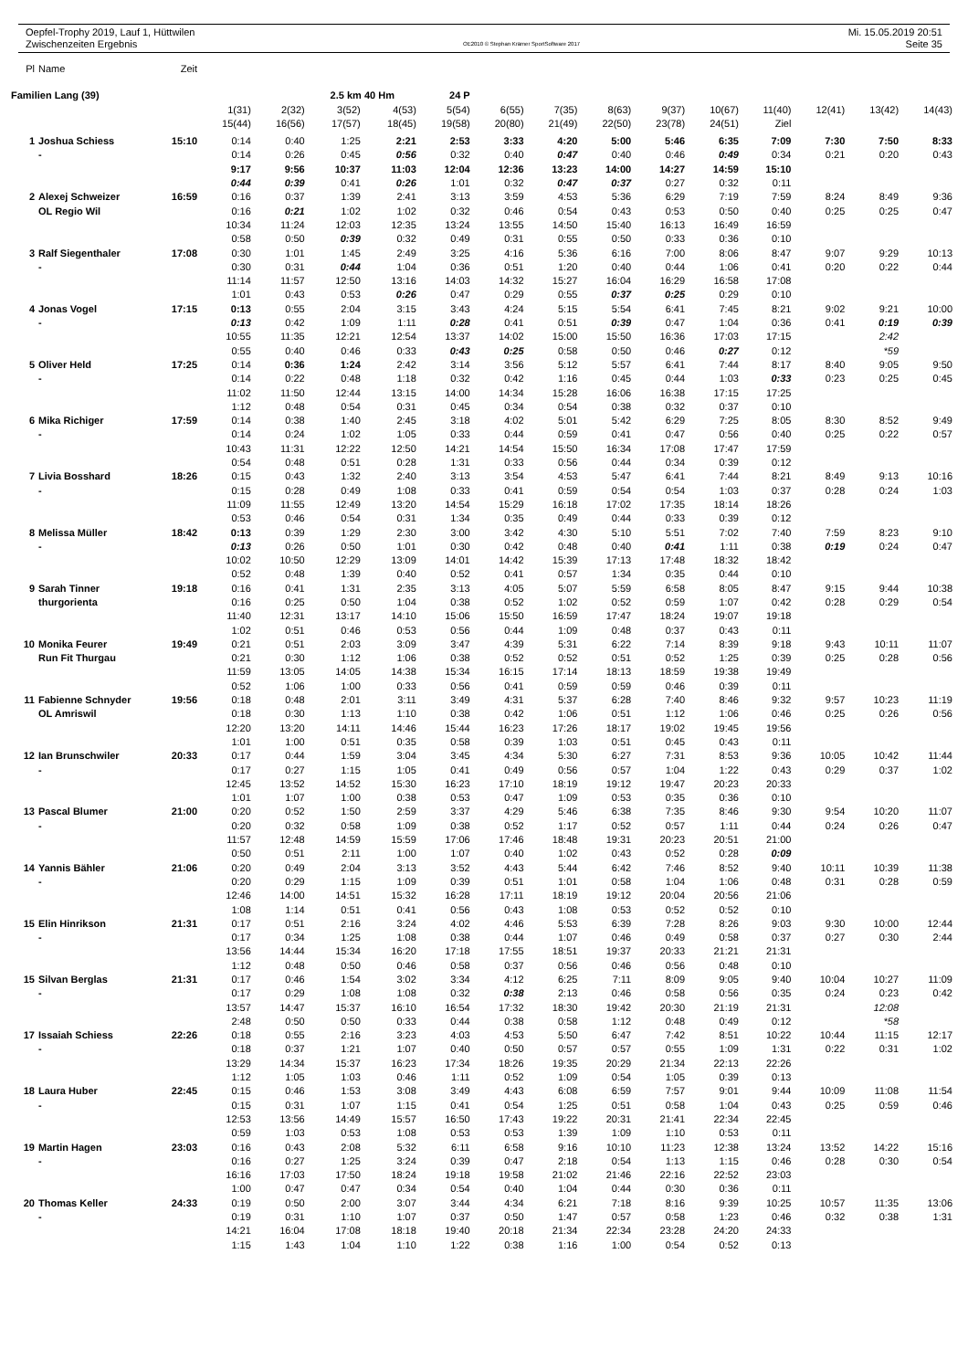Oepfel-Trophy 2019, Lauf 1, Hüttwilen
Zwischenzeiten Ergebnis
OE2010 © Stephan Krämer SportSoftware 2017
Mi. 15.05.2019 20:51
Seite 35
| Pl | Name | Zeit | | | | | | | | | | | | | | |
| --- | --- | --- | --- | --- | --- | --- | --- | --- | --- | --- | --- | --- | --- | --- | --- | --- |
| Familien Lang (39) | | | | | 2.5 km 40 Hm | | 24 P | | | | | | | | | |
| | | | 1(31) | 2(32) | 3(52) | 4(53) | 5(54) | 6(55) | 7(35) | 8(63) | 9(37) | 10(67) | 11(40) | 12(41) | 13(42) | 14(43) |
| | | | 15(44) | 16(56) | 17(57) | 18(45) | 19(58) | 20(80) | 21(49) | 22(50) | 23(78) | 24(51) | Ziel | | | |
| 1 | Joshua Schiess | 15:10 | 0:14 | 0:40 | 1:25 | 2:21 | 2:53 | 3:33 | 4:20 | 5:00 | 5:46 | 6:35 | 7:09 | 7:30 | 7:50 | 8:33 |
| | - | | 0:14 | 0:26 | 0:45 | 0:56 | 0:32 | 0:40 | 0:47 | 0:40 | 0:46 | 0:49 | 0:34 | 0:21 | 0:20 | 0:43 |
| | | | 9:17 | 9:56 | 10:37 | 11:03 | 12:04 | 12:36 | 13:23 | 14:00 | 14:27 | 14:59 | 15:10 | | | |
| | | | 0:44 | 0:39 | 0:41 | 0:26 | 1:01 | 0:32 | 0:47 | 0:37 | 0:27 | 0:32 | 0:11 | | | |
| 2 | Alexej Schweizer | 16:59 | 0:16 | 0:37 | 1:39 | 2:41 | 3:13 | 3:59 | 4:53 | 5:36 | 6:29 | 7:19 | 7:59 | 8:24 | 8:49 | 9:36 |
| | OL Regio Wil | | 0:16 | 0:21 | 1:02 | 1:02 | 0:32 | 0:46 | 0:54 | 0:43 | 0:53 | 0:50 | 0:40 | 0:25 | 0:25 | 0:47 |
| | | | 10:34 | 11:24 | 12:03 | 12:35 | 13:24 | 13:55 | 14:50 | 15:40 | 16:13 | 16:49 | 16:59 | | | |
| | | | 0:58 | 0:50 | 0:39 | 0:32 | 0:49 | 0:31 | 0:55 | 0:50 | 0:33 | 0:36 | 0:10 | | | |
| 3 | Ralf Siegenthaler | 17:08 | 0:30 | 1:01 | 1:45 | 2:49 | 3:25 | 4:16 | 5:36 | 6:16 | 7:00 | 8:06 | 8:47 | 9:07 | 9:29 | 10:13 |
| | - | | 0:30 | 0:31 | 0:44 | 1:04 | 0:36 | 0:51 | 1:20 | 0:40 | 0:44 | 1:06 | 0:41 | 0:20 | 0:22 | 0:44 |
| | | | 11:14 | 11:57 | 12:50 | 13:16 | 14:03 | 14:32 | 15:27 | 16:04 | 16:29 | 16:58 | 17:08 | | | |
| | | | 1:01 | 0:43 | 0:53 | 0:26 | 0:47 | 0:29 | 0:55 | 0:37 | 0:25 | 0:29 | 0:10 | | | |
| 4 | Jonas Vogel | 17:15 | 0:13 | 0:55 | 2:04 | 3:15 | 3:43 | 4:24 | 5:15 | 5:54 | 6:41 | 7:45 | 8:21 | 9:02 | 9:21 | 10:00 |
| | - | | 0:13 | 0:42 | 1:09 | 1:11 | 0:28 | 0:41 | 0:51 | 0:39 | 0:47 | 1:04 | 0:36 | 0:41 | 0:19 | 0:39 |
| | | | 10:55 | 11:35 | 12:21 | 12:54 | 13:37 | 14:02 | 15:00 | 15:50 | 16:36 | 17:03 | 17:15 | | 2:42 | |
| | | | 0:55 | 0:40 | 0:46 | 0:33 | 0:43 | 0:25 | 0:58 | 0:50 | 0:46 | 0:27 | 0:12 | | *59 | |
| 5 | Oliver Held | 17:25 | 0:14 | 0:36 | 1:24 | 2:42 | 3:14 | 3:56 | 5:12 | 5:57 | 6:41 | 7:44 | 8:17 | 8:40 | 9:05 | 9:50 |
| | - | | 0:14 | 0:22 | 0:48 | 1:18 | 0:32 | 0:42 | 1:16 | 0:45 | 0:44 | 1:03 | 0:33 | 0:23 | 0:25 | 0:45 |
| | | | 11:02 | 11:50 | 12:44 | 13:15 | 14:00 | 14:34 | 15:28 | 16:06 | 16:38 | 17:15 | 17:25 | | | |
| | | | 1:12 | 0:48 | 0:54 | 0:31 | 0:45 | 0:34 | 0:54 | 0:38 | 0:32 | 0:37 | 0:10 | | | |
| 6 | Mika Richiger | 17:59 | 0:14 | 0:38 | 1:40 | 2:45 | 3:18 | 4:02 | 5:01 | 5:42 | 6:29 | 7:25 | 8:05 | 8:30 | 8:52 | 9:49 |
| | - | | 0:14 | 0:24 | 1:02 | 1:05 | 0:33 | 0:44 | 0:59 | 0:41 | 0:47 | 0:56 | 0:40 | 0:25 | 0:22 | 0:57 |
| | | | 10:43 | 11:31 | 12:22 | 12:50 | 14:21 | 14:54 | 15:50 | 16:34 | 17:08 | 17:47 | 17:59 | | | |
| | | | 0:54 | 0:48 | 0:51 | 0:28 | 1:31 | 0:33 | 0:56 | 0:44 | 0:34 | 0:39 | 0:12 | | | |
| 7 | Livia Bosshard | 18:26 | 0:15 | 0:43 | 1:32 | 2:40 | 3:13 | 3:54 | 4:53 | 5:47 | 6:41 | 7:44 | 8:21 | 8:49 | 9:13 | 10:16 |
| | - | | 0:15 | 0:28 | 0:49 | 1:08 | 0:33 | 0:41 | 0:59 | 0:54 | 0:54 | 1:03 | 0:37 | 0:28 | 0:24 | 1:03 |
| | | | 11:09 | 11:55 | 12:49 | 13:20 | 14:54 | 15:29 | 16:18 | 17:02 | 17:35 | 18:14 | 18:26 | | | |
| | | | 0:53 | 0:46 | 0:54 | 0:31 | 1:34 | 0:35 | 0:49 | 0:44 | 0:33 | 0:39 | 0:12 | | | |
| 8 | Melissa Müller | 18:42 | 0:13 | 0:39 | 1:29 | 2:30 | 3:00 | 3:42 | 4:30 | 5:10 | 5:51 | 7:02 | 7:40 | 7:59 | 8:23 | 9:10 |
| | - | | 0:13 | 0:26 | 0:50 | 1:01 | 0:30 | 0:42 | 0:48 | 0:40 | 0:41 | 1:11 | 0:38 | 0:19 | 0:24 | 0:47 |
| | | | 10:02 | 10:50 | 12:29 | 13:09 | 14:01 | 14:42 | 15:39 | 17:13 | 17:48 | 18:32 | 18:42 | | | |
| | | | 0:52 | 0:48 | 1:39 | 0:40 | 0:52 | 0:41 | 0:57 | 1:34 | 0:35 | 0:44 | 0:10 | | | |
| 9 | Sarah Tinner | 19:18 | 0:16 | 0:41 | 1:31 | 2:35 | 3:13 | 4:05 | 5:07 | 5:59 | 6:58 | 8:05 | 8:47 | 9:15 | 9:44 | 10:38 |
| | thurgorienta | | 0:16 | 0:25 | 0:50 | 1:04 | 0:38 | 0:52 | 1:02 | 0:52 | 0:59 | 1:07 | 0:42 | 0:28 | 0:29 | 0:54 |
| | | | 11:40 | 12:31 | 13:17 | 14:10 | 15:06 | 15:50 | 16:59 | 17:47 | 18:24 | 19:07 | 19:18 | | | |
| | | | 1:02 | 0:51 | 0:46 | 0:53 | 0:56 | 0:44 | 1:09 | 0:48 | 0:37 | 0:43 | 0:11 | | | |
| 10 | Monika Feurer | 19:49 | 0:21 | 0:51 | 2:03 | 3:09 | 3:47 | 4:39 | 5:31 | 6:22 | 7:14 | 8:39 | 9:18 | 9:43 | 10:11 | 11:07 |
| | Run Fit Thurgau | | 0:21 | 0:30 | 1:12 | 1:06 | 0:38 | 0:52 | 0:52 | 0:51 | 0:52 | 1:25 | 0:39 | 0:25 | 0:28 | 0:56 |
| | | | 11:59 | 13:05 | 14:05 | 14:38 | 15:34 | 16:15 | 17:14 | 18:13 | 18:59 | 19:38 | 19:49 | | | |
| | | | 0:52 | 1:06 | 1:00 | 0:33 | 0:56 | 0:41 | 0:59 | 0:59 | 0:46 | 0:39 | 0:11 | | | |
| 11 | Fabienne Schnyder | 19:56 | 0:18 | 0:48 | 2:01 | 3:11 | 3:49 | 4:31 | 5:37 | 6:28 | 7:40 | 8:46 | 9:32 | 9:57 | 10:23 | 11:19 |
| | OL Amriswil | | 0:18 | 0:30 | 1:13 | 1:10 | 0:38 | 0:42 | 1:06 | 0:51 | 1:12 | 1:06 | 0:46 | 0:25 | 0:26 | 0:56 |
| | | | 12:20 | 13:20 | 14:11 | 14:46 | 15:44 | 16:23 | 17:26 | 18:17 | 19:02 | 19:45 | 19:56 | | | |
| | | | 1:01 | 1:00 | 0:51 | 0:35 | 0:58 | 0:39 | 1:03 | 0:51 | 0:45 | 0:43 | 0:11 | | | |
| 12 | Ian Brunschwiler | 20:33 | 0:17 | 0:44 | 1:59 | 3:04 | 3:45 | 4:34 | 5:30 | 6:27 | 7:31 | 8:53 | 9:36 | 10:05 | 10:42 | 11:44 |
| | - | | 0:17 | 0:27 | 1:15 | 1:05 | 0:41 | 0:49 | 0:56 | 0:57 | 1:04 | 1:22 | 0:43 | 0:29 | 0:37 | 1:02 |
| | | | 12:45 | 13:52 | 14:52 | 15:30 | 16:23 | 17:10 | 18:19 | 19:12 | 19:47 | 20:23 | 20:33 | | | |
| | | | 1:01 | 1:07 | 1:00 | 0:38 | 0:53 | 0:47 | 1:09 | 0:53 | 0:35 | 0:36 | 0:10 | | | |
| 13 | Pascal Blumer | 21:00 | 0:20 | 0:52 | 1:50 | 2:59 | 3:37 | 4:29 | 5:46 | 6:38 | 7:35 | 8:46 | 9:30 | 9:54 | 10:20 | 11:07 |
| | - | | 0:20 | 0:32 | 0:58 | 1:09 | 0:38 | 0:52 | 1:17 | 0:52 | 0:57 | 1:11 | 0:44 | 0:24 | 0:26 | 0:47 |
| | | | 11:57 | 12:48 | 14:59 | 15:59 | 17:06 | 17:46 | 18:48 | 19:31 | 20:23 | 20:51 | 21:00 | | | |
| | | | 0:50 | 0:51 | 2:11 | 1:00 | 1:07 | 0:40 | 1:02 | 0:43 | 0:52 | 0:28 | 0:09 | | | |
| 14 | Yannis Bähler | 21:06 | 0:20 | 0:49 | 2:04 | 3:13 | 3:52 | 4:43 | 5:44 | 6:42 | 7:46 | 8:52 | 9:40 | 10:11 | 10:39 | 11:38 |
| | - | | 0:20 | 0:29 | 1:15 | 1:09 | 0:39 | 0:51 | 1:01 | 0:58 | 1:04 | 1:06 | 0:48 | 0:31 | 0:28 | 0:59 |
| | | | 12:46 | 14:00 | 14:51 | 15:32 | 16:28 | 17:11 | 18:19 | 19:12 | 20:04 | 20:56 | 21:06 | | | |
| | | | 1:08 | 1:14 | 0:51 | 0:41 | 0:56 | 0:43 | 1:08 | 0:53 | 0:52 | 0:52 | 0:10 | | | |
| 15 | Elin Hinrikson | 21:31 | 0:17 | 0:51 | 2:16 | 3:24 | 4:02 | 4:46 | 5:53 | 6:39 | 7:28 | 8:26 | 9:03 | 9:30 | 10:00 | 12:44 |
| | - | | 0:17 | 0:34 | 1:25 | 1:08 | 0:38 | 0:44 | 1:07 | 0:46 | 0:49 | 0:58 | 0:37 | 0:27 | 0:30 | 2:44 |
| | | | 13:56 | 14:44 | 15:34 | 16:20 | 17:18 | 17:55 | 18:51 | 19:37 | 20:33 | 21:21 | 21:31 | | | |
| | | | 1:12 | 0:48 | 0:50 | 0:46 | 0:58 | 0:37 | 0:56 | 0:46 | 0:56 | 0:48 | 0:10 | | | |
| 15 | Silvan Berglas | 21:31 | 0:17 | 0:46 | 1:54 | 3:02 | 3:34 | 4:12 | 6:25 | 7:11 | 8:09 | 9:05 | 9:40 | 10:04 | 10:27 | 11:09 |
| | - | | 0:17 | 0:29 | 1:08 | 1:08 | 0:32 | 0:38 | 2:13 | 0:46 | 0:58 | 0:56 | 0:35 | 0:24 | 0:23 | 0:42 |
| | | | 13:57 | 14:47 | 15:37 | 16:10 | 16:54 | 17:32 | 18:30 | 19:42 | 20:30 | 21:19 | 21:31 | | 12:08 | |
| | | | 2:48 | 0:50 | 0:50 | 0:33 | 0:44 | 0:38 | 0:58 | 1:12 | 0:48 | 0:49 | 0:12 | | *58 | |
| 17 | Issaiah Schiess | 22:26 | 0:18 | 0:55 | 2:16 | 3:23 | 4:03 | 4:53 | 5:50 | 6:47 | 7:42 | 8:51 | 10:22 | 10:44 | 11:15 | 12:17 |
| | - | | 0:18 | 0:37 | 1:21 | 1:07 | 0:40 | 0:50 | 0:57 | 0:57 | 0:55 | 1:09 | 1:31 | 0:22 | 0:31 | 1:02 |
| | | | 13:29 | 14:34 | 15:37 | 16:23 | 17:34 | 18:26 | 19:35 | 20:29 | 21:34 | 22:13 | 22:26 | | | |
| | | | 1:12 | 1:05 | 1:03 | 0:46 | 1:11 | 0:52 | 1:09 | 0:54 | 1:05 | 0:39 | 0:13 | | | |
| 18 | Laura Huber | 22:45 | 0:15 | 0:46 | 1:53 | 3:08 | 3:49 | 4:43 | 6:08 | 6:59 | 7:57 | 9:01 | 9:44 | 10:09 | 11:08 | 11:54 |
| | - | | 0:15 | 0:31 | 1:07 | 1:15 | 0:41 | 0:54 | 1:25 | 0:51 | 0:58 | 1:04 | 0:43 | 0:25 | 0:59 | 0:46 |
| | | | 12:53 | 13:56 | 14:49 | 15:57 | 16:50 | 17:43 | 19:22 | 20:31 | 21:41 | 22:34 | 22:45 | | | |
| | | | 0:59 | 1:03 | 0:53 | 1:08 | 0:53 | 0:53 | 1:39 | 1:09 | 1:10 | 0:53 | 0:11 | | | |
| 19 | Martin Hagen | 23:03 | 0:16 | 0:43 | 2:08 | 5:32 | 6:11 | 6:58 | 9:16 | 10:10 | 11:23 | 12:38 | 13:24 | 13:52 | 14:22 | 15:16 |
| | - | | 0:16 | 0:27 | 1:25 | 3:24 | 0:39 | 0:47 | 2:18 | 0:54 | 1:13 | 1:15 | 0:46 | 0:28 | 0:30 | 0:54 |
| | | | 16:16 | 17:03 | 17:50 | 18:24 | 19:18 | 19:58 | 21:02 | 21:46 | 22:16 | 22:52 | 23:03 | | | |
| | | | 1:00 | 0:47 | 0:47 | 0:34 | 0:54 | 0:40 | 1:04 | 0:44 | 0:30 | 0:36 | 0:11 | | | |
| 20 | Thomas Keller | 24:33 | 0:19 | 0:50 | 2:00 | 3:07 | 3:44 | 4:34 | 6:21 | 7:18 | 8:16 | 9:39 | 10:25 | 10:57 | 11:35 | 13:06 |
| | - | | 0:19 | 0:31 | 1:10 | 1:07 | 0:37 | 0:50 | 1:47 | 0:57 | 0:58 | 1:23 | 0:46 | 0:32 | 0:38 | 1:31 |
| | | | 14:21 | 16:04 | 17:08 | 18:18 | 19:40 | 20:18 | 21:34 | 22:34 | 23:28 | 24:20 | 24:33 | | | |
| | | | 1:15 | 1:43 | 1:04 | 1:10 | 1:22 | 0:38 | 1:16 | 1:00 | 0:54 | 0:52 | 0:13 | | | |